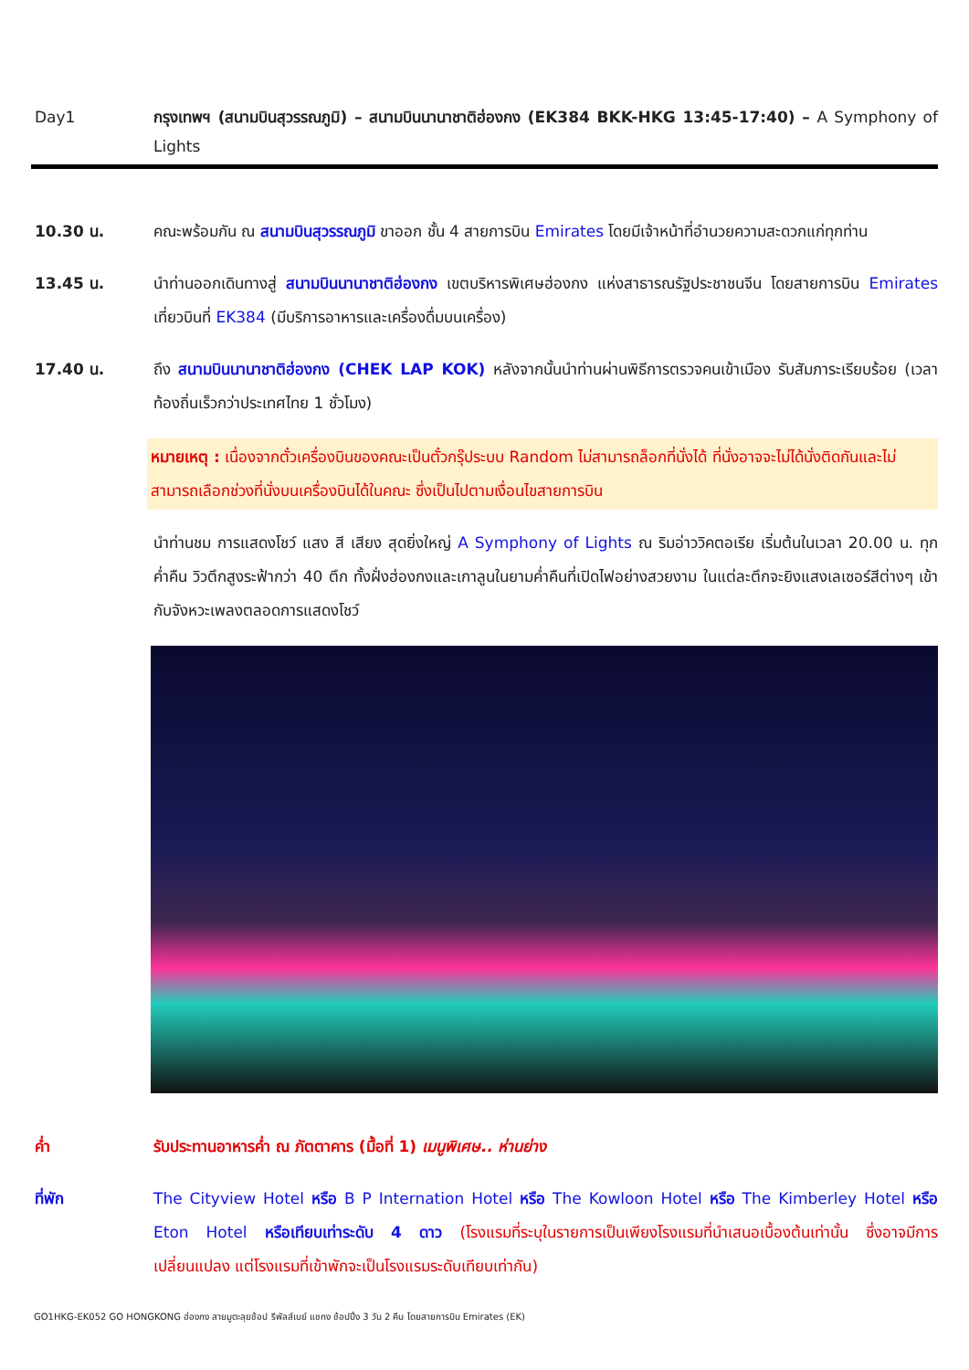Day1 กรุงเทพฯ (สนามบินสุวรรณภูมิ) – สนามบินนานาชาติฮ่องกง (EK384 BKK-HKG 13:45-17:40) – A Symphony of Lights
10.30 น. คณะพร้อมกัน ณ สนามบินสุวรรณภูมิ ขาออก ชั้น 4 สายการบิน Emirates โดยมีเจ้าหน้าที่อำนวยความสะดวกแก่ทุกท่าน
13.45 น. นำท่านออกเดินทางสู่ สนามบินนานาชาติฮ่องกง เขตบริหารพิเศษฮ่องกง แห่งสาธารณรัฐประชาชนจีน โดยสายการบิน Emirates เที่ยวบินที่ EK384 (มีบริการอาหารและเครื่องดื่มบนเครื่อง)
17.40 น. ถึง สนามบินนานาชาติฮ่องกง (CHEK LAP KOK) หลังจากนั้นนำท่านผ่านพิธีการตรวจคนเข้าเมือง รับสัมภาระเรียบร้อย (เวลาท้องถิ่นเร็วกว่าประเทศไทย 1 ชั่วโมง)
หมายเหตุ : เนื่องจากตั๋วเครื่องบินของคณะเป็นตั๋วกรุ๊ประบบ Random ไม่สามารถล็อกที่นั่งได้ ที่นั่งอาจจะไม่ได้นั่งติดกันและไม่สามารถเลือกช่วงที่นั่งบนเครื่องบินได้ในคณะ ซึ่งเป็นไปตามเงื่อนไขสายการบิน
นำท่านชม การแสดงโชว์ แสง สี เสียง สุดยิ่งใหญ่ A Symphony of Lights ณ ริมอ่าววิคตอเรีย เริ่มต้นในเวลา 20.00 น. ทุกค่ำคืน วิวตึกสูงระฟ้ากว่า 40 ตึก ทั้งฝั่งฮ่องกงและเกาลูนในยามค่ำคืนที่เปิดไฟอย่างสวยงาม ในแต่ละตึกจะยิงแสงเลเซอร์สีต่างๆ เข้ากับจังหวะเพลงตลอดการแสดงโชว์
ค่ำ รับประทานอาหารค่ำ ณ ภัตตาคาร (มื้อที่ 1) เมนูพิเศษ.. ห่านย่าง
ที่พัก The Cityview Hotel หรือ B P Internation Hotel หรือ The Kowloon Hotel หรือ The Kimberley Hotel หรือ Eton Hotel หรือเทียบเท่าระดับ 4 ดาว (โรงแรมที่ระบุในรายการเป็นเพียงโรงแรมที่นำเสนอเบื้องต้นเท่านั้น ซึ่งอาจมีการเปลี่ยนแปลง แต่โรงแรมที่เข้าพักจะเป็นโรงแรมระดับเทียบเท่ากัน)
GO1HKG-EK052 GO HONGKONG ฮ่องกง สายมูตะลุยช้อป รีพัลส์เบย์ แชกง ช้อปปิ้ง 3 วัน 2 คืน โดยสายการบิน Emirates (EK)